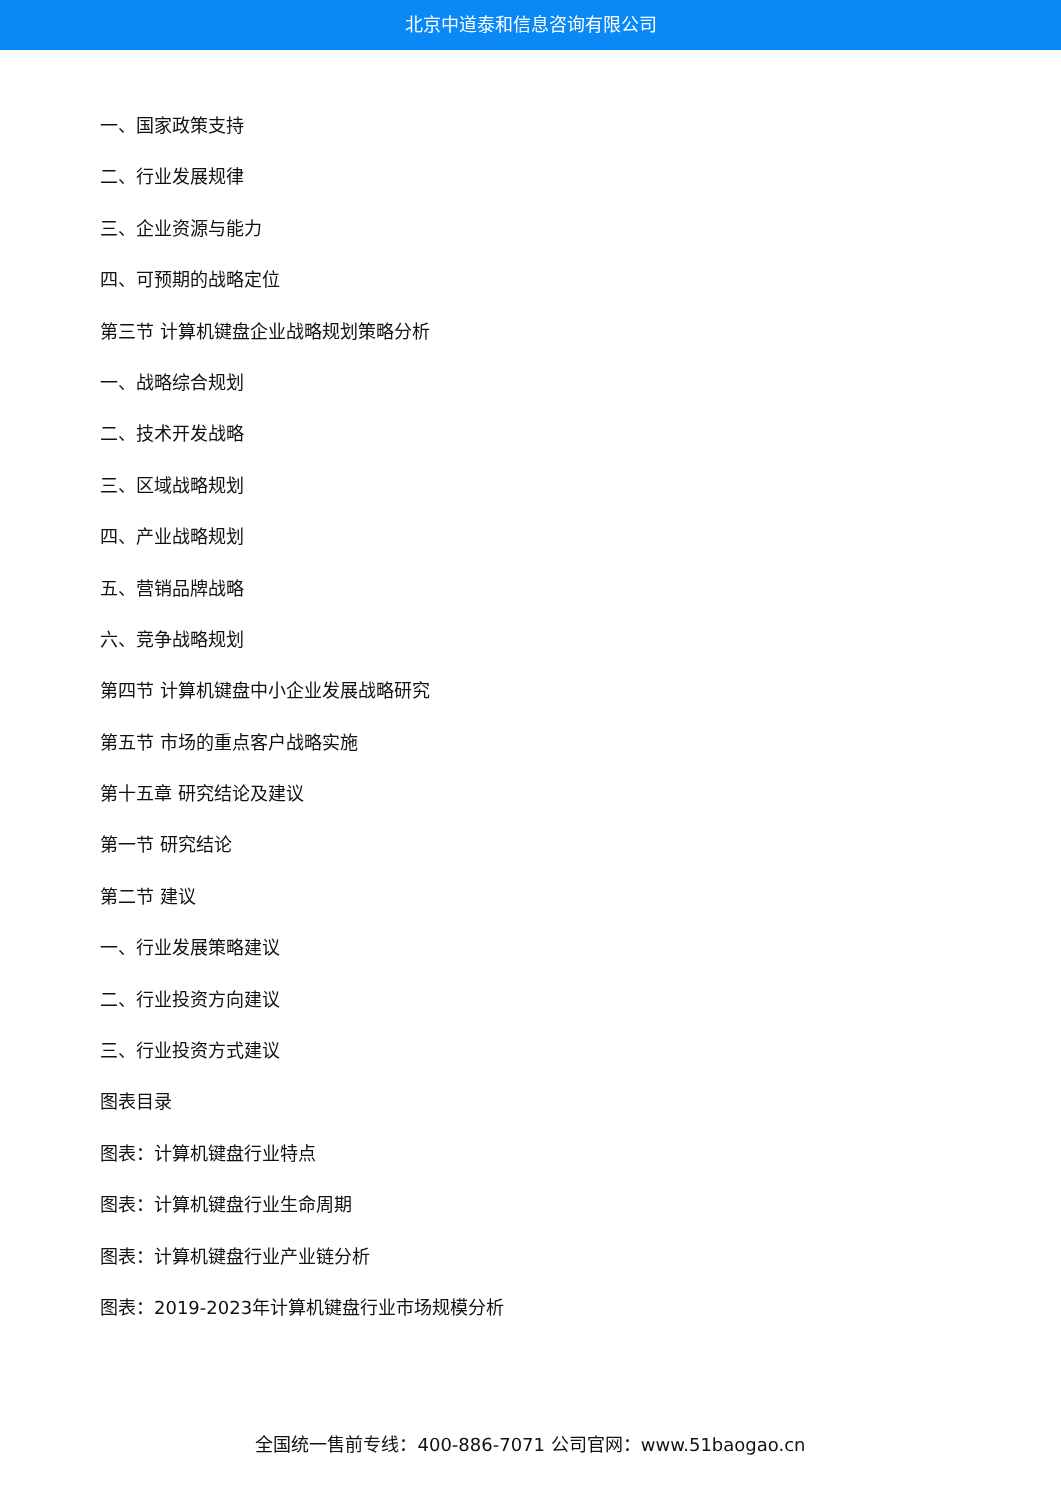北京中道泰和信息咨询有限公司
一、国家政策支持
二、行业发展规律
三、企业资源与能力
四、可预期的战略定位
第三节 计算机键盘企业战略规划策略分析
一、战略综合规划
二、技术开发战略
三、区域战略规划
四、产业战略规划
五、营销品牌战略
六、竞争战略规划
第四节 计算机键盘中小企业发展战略研究
第五节 市场的重点客户战略实施
第十五章 研究结论及建议
第一节 研究结论
第二节 建议
一、行业发展策略建议
二、行业投资方向建议
三、行业投资方式建议
图表目录
图表：计算机键盘行业特点
图表：计算机键盘行业生命周期
图表：计算机键盘行业产业链分析
图表：2019-2023年计算机键盘行业市场规模分析
全国统一售前专线：400-886-7071 公司官网：www.51baogao.cn